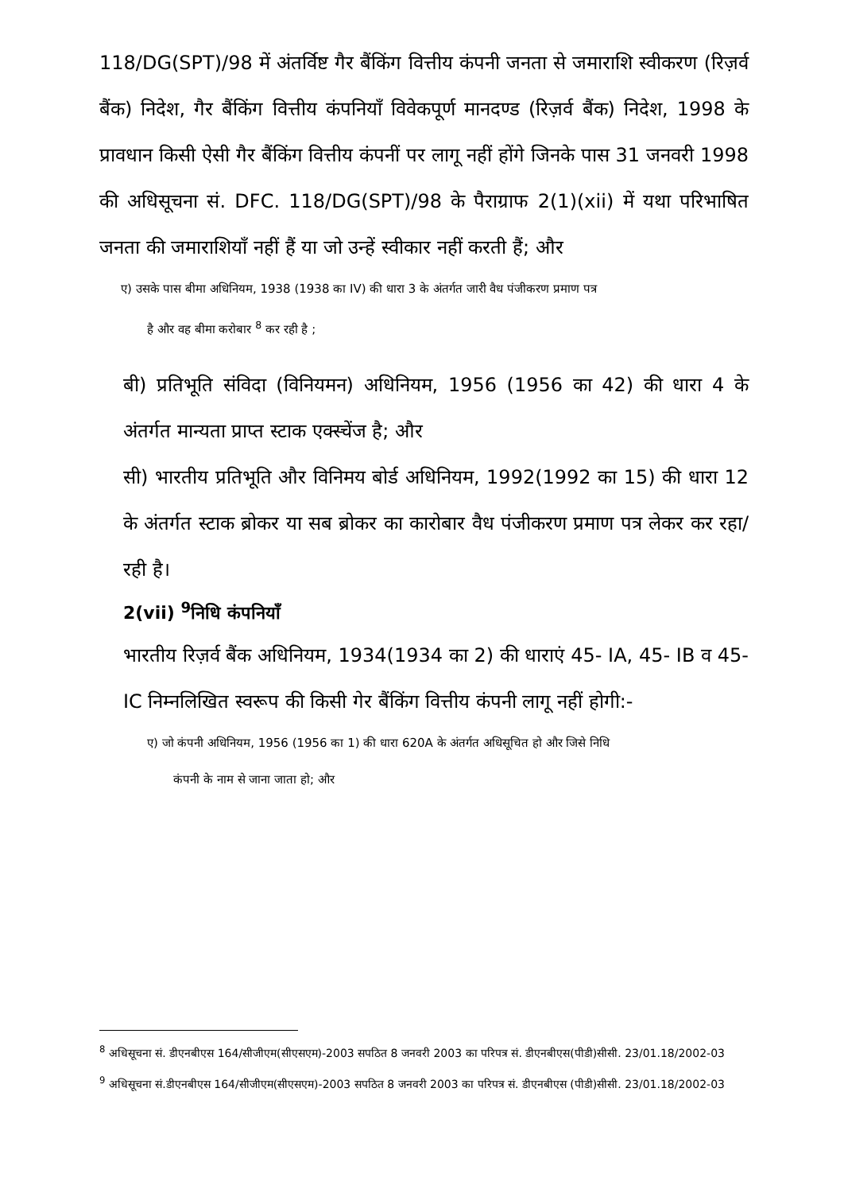118/DG(SPT)/98 में अंतर्विष्ट गैर बैंकिंग वित्तीय कंपनी जनता से जमाराशि स्वीकरण (रिज़र्व बैंक) निदेश, गैर बैंकिंग वित्तीय कंपनियाँ विवेकपूर्ण मानदण्ड (रिज़र्व बैंक) निदेश, 1998 के प्रावधान किसी ऐसी गैर बैंकिंग वित्तीय कंपनीं पर लागू नहीं होंगे जिनके पास 31 जनवरी 1998 की अधिसूचना सं. DFC. 118/DG(SPT)/98 के पैराग्राफ 2(1)(xii) में यथा परिभाषित जनता की जमाराशियाँ नहीं हैं या जो उन्हें स्वीकार नहीं करती हैं; और
ए) उसके पास बीमा अधिनियम, 1938 (1938 का IV) की धारा 3 के अंतर्गत जारी वैध पंजीकरण प्रमाण पत्र
है और वह बीमा करोबार <sup>8</sup> कर रही है ;
बी) प्रतिभूति संविदा (विनियमन) अधिनियम, 1956 (1956 का 42) की धारा 4 के अंतर्गत मान्यता प्राप्त स्टाक एक्स्चेंज है; और
सी) भारतीय प्रतिभूति और विनिमय बोर्ड अधिनियम, 1992(1992 का 15) की धारा 12 के अंतर्गत स्टाक ब्रोकर या सब ब्रोकर का कारोबार वैध पंजीकरण प्रमाण पत्र लेकर कर रहा/रही है।
2(vii) <sup>9</sup>निधि कंपनियाँ
भारतीय रिज़र्व बैंक अधिनियम, 1934(1934 का 2) की धाराएं 45- IA, 45- IB व 45- IC निम्नलिखित स्वरूप की किसी गेर बैंकिंग वित्तीय कंपनी लागू नहीं होगी:-
ए) जो कंपनी अधिनियम, 1956 (1956 का 1) की धारा 620A के अंतर्गत अधिसूचित हो और जिसे निधि
कंपनी के नाम से जाना जाता हो; और
<sup>8</sup> अधिसूचना सं. डीएनबीएस 164/सीजीएम(सीएसएम)-2003 सपठित 8 जनवरी 2003 का परिपत्र सं. डीएनबीएस(पीडी)सीसी. 23/01.18/2002-03
<sup>9</sup> अधिसूचना सं.डीएनबीएस 164/सीजीएम(सीएसएम)-2003 सपठित 8 जनवरी 2003 का परिपत्र सं. डीएनबीएस (पीडी)सीसी. 23/01.18/2002-03